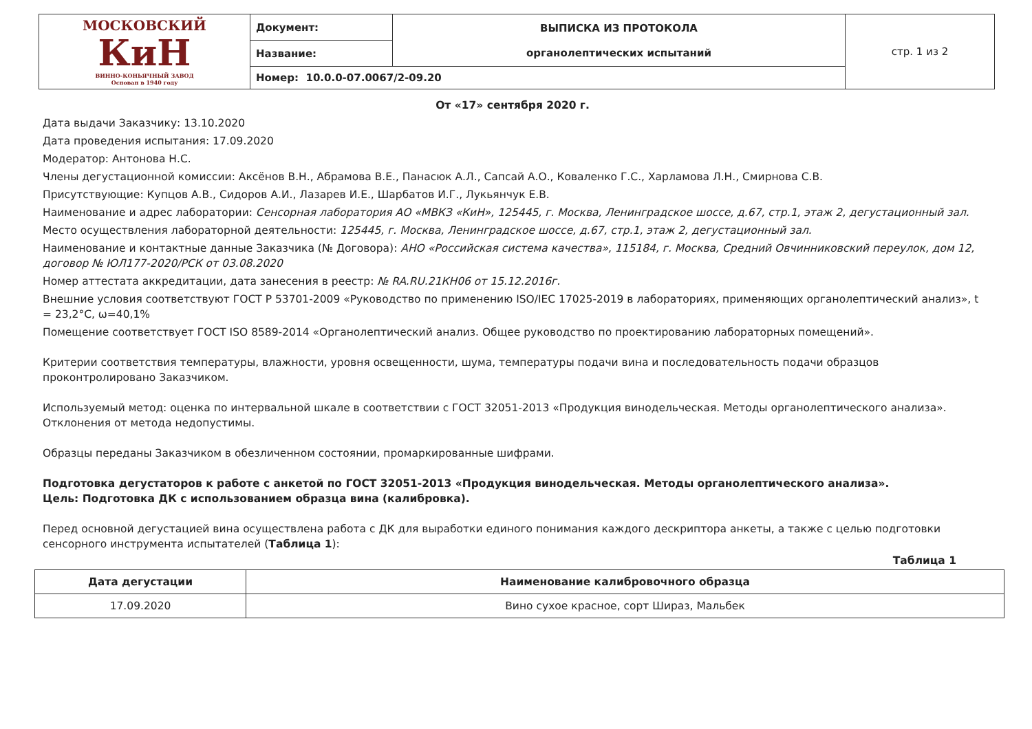| МОСКОВСКИЙ КиН ВИННО-КОНЬЯЧНЫЙ ЗАВОД Основан в 1940 году | Документ: | ВЫПИСКА ИЗ ПРОТОКОЛА органолептических испытаний | стр. 1 из 2 |
| | Название: | | |
| | Номер: 10.0.0-07.0067/2-09.20 | | |
От «17» сентября 2020 г.
Дата выдачи Заказчику: 13.10.2020
Дата проведения испытания: 17.09.2020
Модератор: Антонова Н.С.
Члены дегустационной комиссии: Аксёнов В.Н., Абрамова В.Е., Панасюк А.Л., Сапсай А.О., Коваленко Г.С., Харламова Л.Н., Смирнова С.В.
Присутствующие: Купцов А.В., Сидоров А.И., Лазарев И.Е., Шарбатов И.Г., Лукьянчук Е.В.
Наименование и адрес лаборатории: Сенсорная лаборатория АО «МВКЗ «КиН», 125445, г. Москва, Ленинградское шоссе, д.67, стр.1, этаж 2, дегустационный зал.
Место осуществления лабораторной деятельности: 125445, г. Москва, Ленинградское шоссе, д.67, стр.1, этаж 2, дегустационный зал.
Наименование и контактные данные Заказчика (№ Договора): АНО «Российская система качества», 115184, г. Москва, Средний Овчинниковский переулок, дом 12, договор № ЮЛ177-2020/РСК от 03.08.2020
Номер аттестата аккредитации, дата занесения в реестр: № RA.RU.21КН06 от 15.12.2016г.
Внешние условия соответствуют ГОСТ Р 53701-2009 «Руководство по применению ISO/IEC 17025-2019 в лабораториях, применяющих органолептический анализ», t = 23,2°С, ω=40,1%
Помещение соответствует ГОСТ ISO 8589-2014 «Органолептический анализ. Общее руководство по проектированию лабораторных помещений».
Критерии соответствия температуры, влажности, уровня освещенности, шума, температуры подачи вина и последовательность подачи образцов проконтролировано Заказчиком.
Используемый метод: оценка по интервальной шкале в соответствии с ГОСТ 32051-2013 «Продукция винодельческая. Методы органолептического анализа». Отклонения от метода недопустимы.
Образцы переданы Заказчиком в обезличенном состоянии, промаркированные шифрами.
Подготовка дегустаторов к работе с анкетой по ГОСТ 32051-2013 «Продукция винодельческая. Методы органолептического анализа».
Цель: Подготовка ДК с использованием образца вина (калибровка).
Перед основной дегустацией вина осуществлена работа с ДК для выработки единого понимания каждого дескриптора анкеты, а также с целью подготовки сенсорного инструмента испытателей (Таблица 1):
Таблица 1
| Дата дегустации | Наименование калибровочного образца |
| --- | --- |
| 17.09.2020 | Вино сухое красное, сорт Шираз, Мальбек |